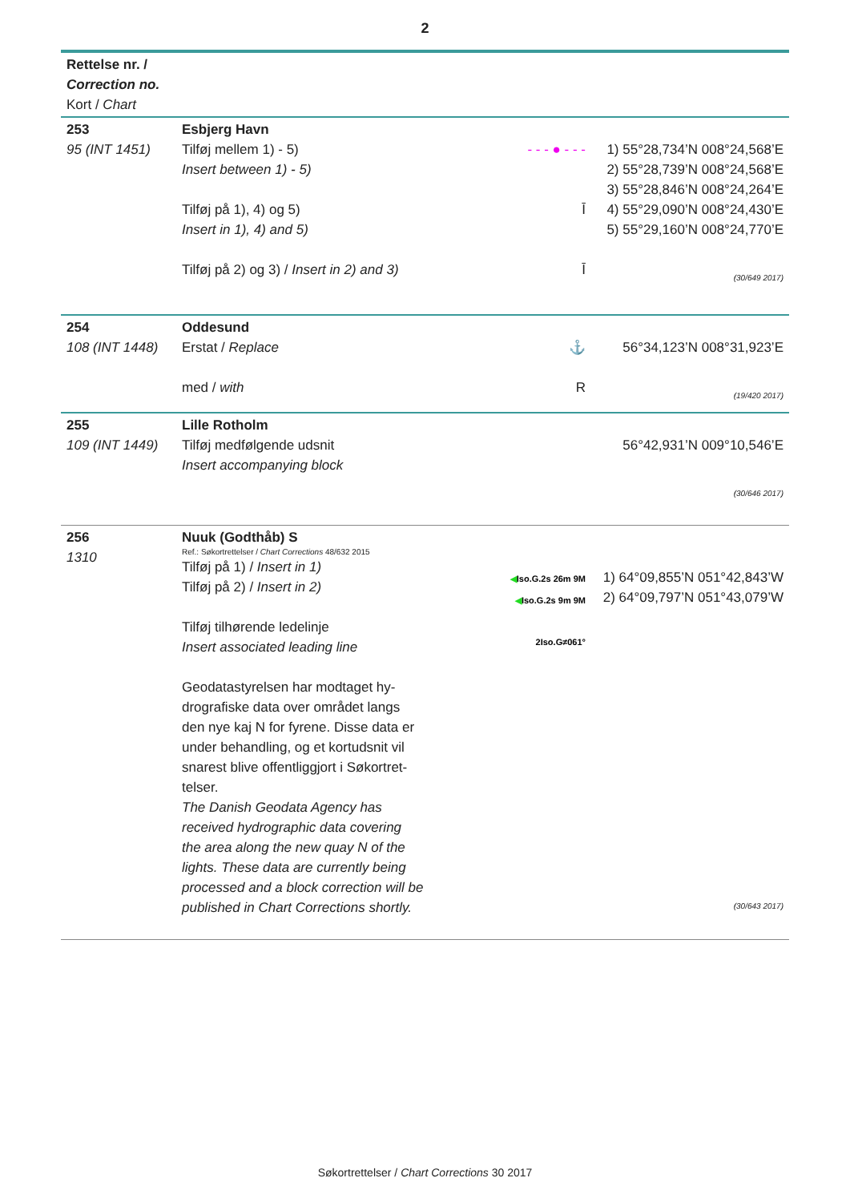2
| Rettelse nr. / Correction no. Kort / Chart | | | |
| 253 95 (INT 1451) | Esbjerg Havn Tilføj mellem 1) - 5) Insert between 1) - 5) Tilføj på 1), 4) og 5) Insert in 1), 4) and 5) Tilføj på 2) og 3) / Insert in 2) and 3) | - - - ● - - - Ī Ī | 1) 55°28,734’N 008°24,568’E 2) 55°28,739’N 008°24,568’E 3) 55°28,846’N 008°24,264’E 4) 55°29,090’N 008°24,430’E 5) 55°29,160’N 008°24,770’E (30/649 2017) |
| 254 108 (INT 1448) | Oddesund Erstat / Replace med / with | ⚓ R | 56°34,123’N 008°31,923’E (19/420 2017) |
| 255 109 (INT 1449) | Lille Rotholm Tilføj medfølgende udsnit Insert accompanying block | | 56°42,931’N 009°10,546’E (30/646 2017) |
| 256 1310 | Nuuk (Godthåb) S Ref.: Søkortrettelser / Chart Corrections 48/632 2015 Tilføj på 1) / Insert in 1) Tilføj på 2) / Insert in 2) Tilføj tilhørende ledelinje Insert associated leading line Geodatastyrelsen har modtaget hy- drografiske data over området langs den nye kaj N for fyrene. Disse data er under behandling, og et kortudsnit vil snarest blive offentliggjort i Søkortret- telser. The Danish Geodata Agency has received hydrographic data covering the area along the new quay N of the lights. These data are currently being processed and a block correction will be published in Chart Corrections shortly. | ◀ Iso.G.2s 26m 9M ◀ Iso.G.2s 9m 9M 2Iso.G≠061° | 1) 64°09,855’N 051°42,843’W 2) 64°09,797’N 051°43,079’W (30/643 2017) |
Søkortrettelser / Chart Corrections 30 2017